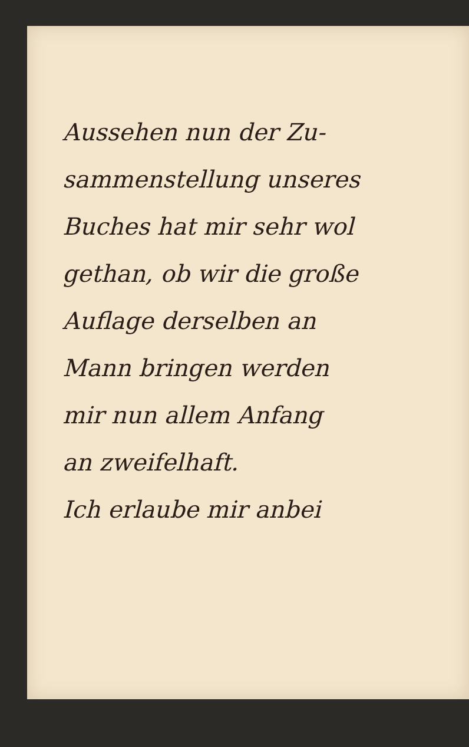Aussehen nun der Zu-
sammenstellung unseres
Buches hat mir sehr wol
gethan, ob wir die große
Auflage derselben an
Mann bringen werden
mir nun allem Anfang
an zweifelhaft.
Ich erlaube mir anbei